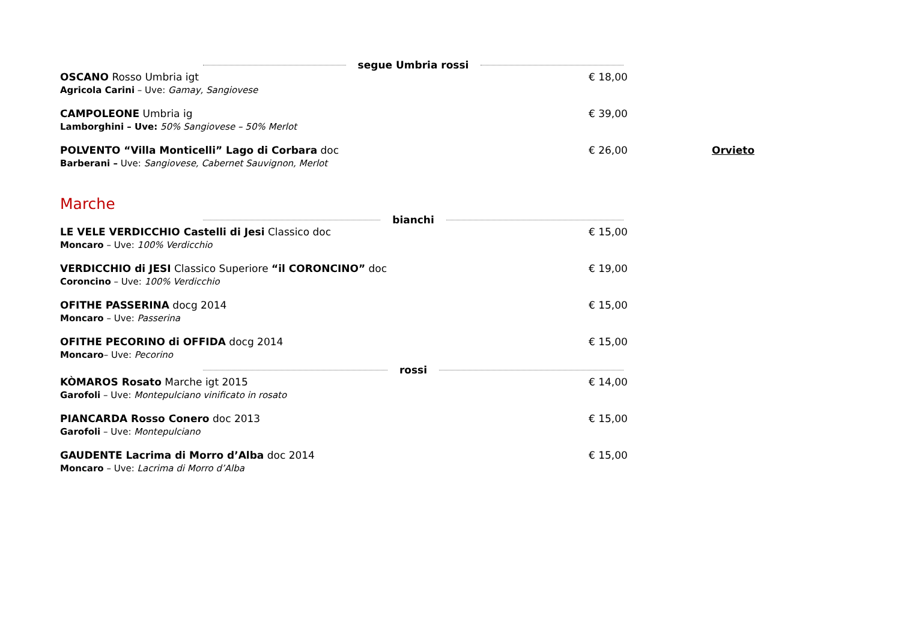segue Umbria rossi
OSCANO Rosso Umbria igt
Agricola Carini – Uve: Gamay, Sangiovese
€ 18,00
CAMPOLEONE Umbria ig
Lamborghini – Uve: 50% Sangiovese – 50% Merlot
€ 39,00
POLVENTO “Villa Monticelli” Lago di Corbara doc
Barberani – Uve: Sangiovese, Cabernet Sauvignon, Merlot
€ 26,00 Orvieto
Marche
bianchi
LE VELE VERDICCHIO Castelli di Jesi Classico doc
Moncaro – Uve: 100% Verdicchio
€ 15,00
VERDICCHIO di JESI Classico Superiore “il CORONCINO” doc
Coroncino – Uve: 100% Verdicchio
€ 19,00
OFITHE PASSERINA docg 2014
Moncaro – Uve: Passerina
€ 15,00
OFITHE PECORINO di OFFIDA docg 2014
Moncaro– Uve: Pecorino
€ 15,00
rossi
KÒMAROS Rosato Marche igt 2015
Garofoli – Uve: Montepulciano vinificato in rosato
€ 14,00
PIANCARDA Rosso Conero doc 2013
Garofoli – Uve: Montepulciano
€ 15,00
GAUDENTE Lacrima di Morro d’Alba doc 2014
Moncaro – Uve: Lacrima di Morro d’Alba
€ 15,00